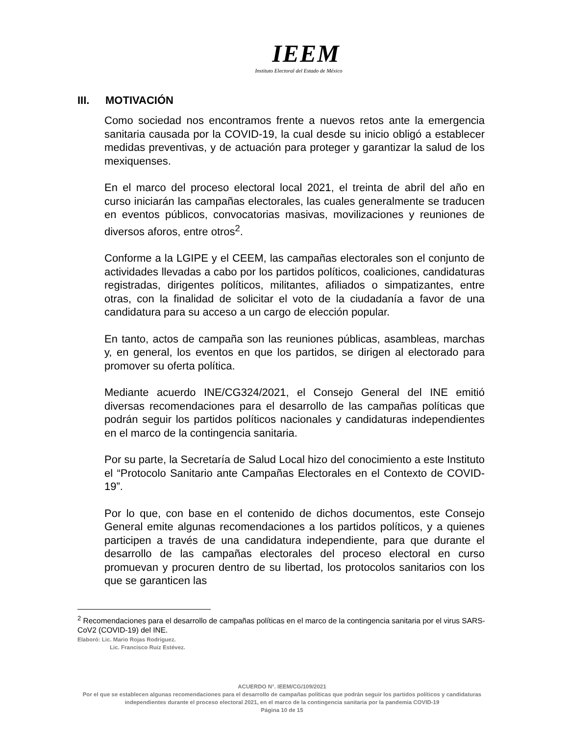IEEM
Instituto Electoral del Estado de México
III. MOTIVACIÓN
Como sociedad nos encontramos frente a nuevos retos ante la emergencia sanitaria causada por la COVID-19, la cual desde su inicio obligó a establecer medidas preventivas, y de actuación para proteger y garantizar la salud de los mexiquenses.
En el marco del proceso electoral local 2021, el treinta de abril del año en curso iniciarán las campañas electorales, las cuales generalmente se traducen en eventos públicos, convocatorias masivas, movilizaciones y reuniones de diversos aforos, entre otros<sup>2</sup>.
Conforme a la LGIPE y el CEEM, las campañas electorales son el conjunto de actividades llevadas a cabo por los partidos políticos, coaliciones, candidaturas registradas, dirigentes políticos, militantes, afiliados o simpatizantes, entre otras, con la finalidad de solicitar el voto de la ciudadanía a favor de una candidatura para su acceso a un cargo de elección popular.
En tanto, actos de campaña son las reuniones públicas, asambleas, marchas y, en general, los eventos en que los partidos, se dirigen al electorado para promover su oferta política.
Mediante acuerdo INE/CG324/2021, el Consejo General del INE emitió diversas recomendaciones para el desarrollo de las campañas políticas que podrán seguir los partidos políticos nacionales y candidaturas independientes en el marco de la contingencia sanitaria.
Por su parte, la Secretaría de Salud Local hizo del conocimiento a este Instituto el “Protocolo Sanitario ante Campañas Electorales en el Contexto de COVID-19”.
Por lo que, con base en el contenido de dichos documentos, este Consejo General emite algunas recomendaciones a los partidos políticos, y a quienes participen a través de una candidatura independiente, para que durante el desarrollo de las campañas electorales del proceso electoral en curso promuevan y procuren dentro de su libertad, los protocolos sanitarios con los que se garanticen las
<sup>2</sup> Recomendaciones para el desarrollo de campañas políticas en el marco de la contingencia sanitaria por el virus SARS-CoV2 (COVID-19) del INE.
Elaboró: Lic. Mario Rojas Rodríguez.
Lic. Francisco Ruiz Estévez.
ACUERDO N°. IEEM/CG/109/2021
Por el que se establecen algunas recomendaciones para el desarrollo de campañas políticas que podrán seguir los partidos políticos y candidaturas independientes durante el proceso electoral 2021, en el marco de la contingencia sanitaria por la pandemia COVID-19
Página 10 de 15